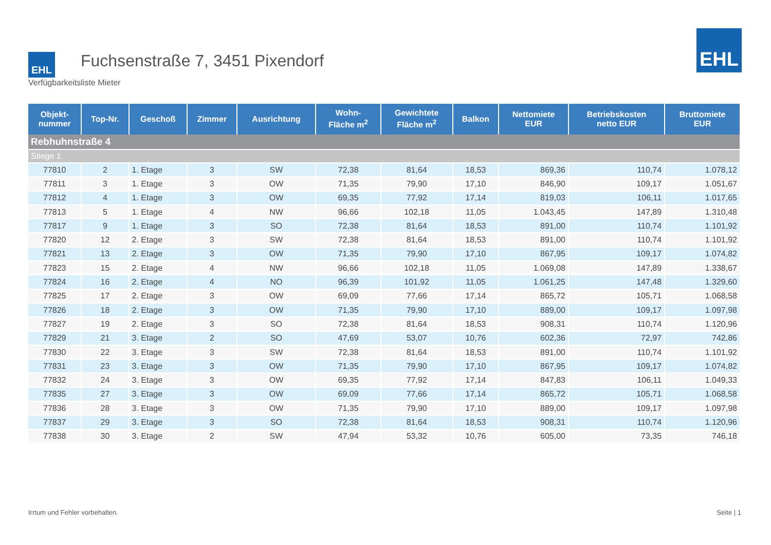EHL
Fuchsenstraße 7, 3451 Pixendorf
Verfügbarkeitsliste Mieter
EHL
| Objekt- nummer | Top-Nr. | Geschoß | Zimmer | Ausrichtung | Wohn- Fläche m<sup>2</sup> | Gewichtete Fläche m<sup>2</sup> | Balkon | Nettomiete EUR | Betriebskosten netto EUR | Bruttomiete EUR |
| --- | --- | --- | --- | --- | --- | --- | --- | --- | --- | --- |
| Rebhuhnstraße 4 | | | | | | | | | | |
| Stiege 1 | | | | | | | | | | |
| 77810 | 2 | 1. Etage | 3 | SW | 72,38 | 81,64 | 18,53 | 869,36 | 110,74 | 1.078,12 |
| 77811 | 3 | 1. Etage | 3 | OW | 71,35 | 79,90 | 17,10 | 846,90 | 109,17 | 1.051,67 |
| 77812 | 4 | 1. Etage | 3 | OW | 69,35 | 77,92 | 17,14 | 819,03 | 106,11 | 1.017,65 |
| 77813 | 5 | 1. Etage | 4 | NW | 96,66 | 102,18 | 11,05 | 1.043,45 | 147,89 | 1.310,48 |
| 77817 | 9 | 1. Etage | 3 | SO | 72,38 | 81,64 | 18,53 | 891,00 | 110,74 | 1.101,92 |
| 77820 | 12 | 2. Etage | 3 | SW | 72,38 | 81,64 | 18,53 | 891,00 | 110,74 | 1.101,92 |
| 77821 | 13 | 2. Etage | 3 | OW | 71,35 | 79,90 | 17,10 | 867,95 | 109,17 | 1.074,82 |
| 77823 | 15 | 2. Etage | 4 | NW | 96,66 | 102,18 | 11,05 | 1.069,08 | 147,89 | 1.338,67 |
| 77824 | 16 | 2. Etage | 4 | NO | 96,39 | 101,92 | 11,05 | 1.061,25 | 147,48 | 1.329,60 |
| 77825 | 17 | 2. Etage | 3 | OW | 69,09 | 77,66 | 17,14 | 865,72 | 105,71 | 1.068,58 |
| 77826 | 18 | 2. Etage | 3 | OW | 71,35 | 79,90 | 17,10 | 889,00 | 109,17 | 1.097,98 |
| 77827 | 19 | 2. Etage | 3 | SO | 72,38 | 81,64 | 18,53 | 908,31 | 110,74 | 1.120,96 |
| 77829 | 21 | 3. Etage | 2 | SO | 47,69 | 53,07 | 10,76 | 602,36 | 72,97 | 742,86 |
| 77830 | 22 | 3. Etage | 3 | SW | 72,38 | 81,64 | 18,53 | 891,00 | 110,74 | 1.101,92 |
| 77831 | 23 | 3. Etage | 3 | OW | 71,35 | 79,90 | 17,10 | 867,95 | 109,17 | 1.074,82 |
| 77832 | 24 | 3. Etage | 3 | OW | 69,35 | 77,92 | 17,14 | 847,83 | 106,11 | 1.049,33 |
| 77835 | 27 | 3. Etage | 3 | OW | 69,09 | 77,66 | 17,14 | 865,72 | 105,71 | 1.068,58 |
| 77836 | 28 | 3. Etage | 3 | OW | 71,35 | 79,90 | 17,10 | 889,00 | 109,17 | 1.097,98 |
| 77837 | 29 | 3. Etage | 3 | SO | 72,38 | 81,64 | 18,53 | 908,31 | 110,74 | 1.120,96 |
| 77838 | 30 | 3. Etage | 2 | SW | 47,94 | 53,32 | 10,76 | 605,00 | 73,35 | 746,18 |
Irrtum und Fehler vorbehalten. Seite | 1